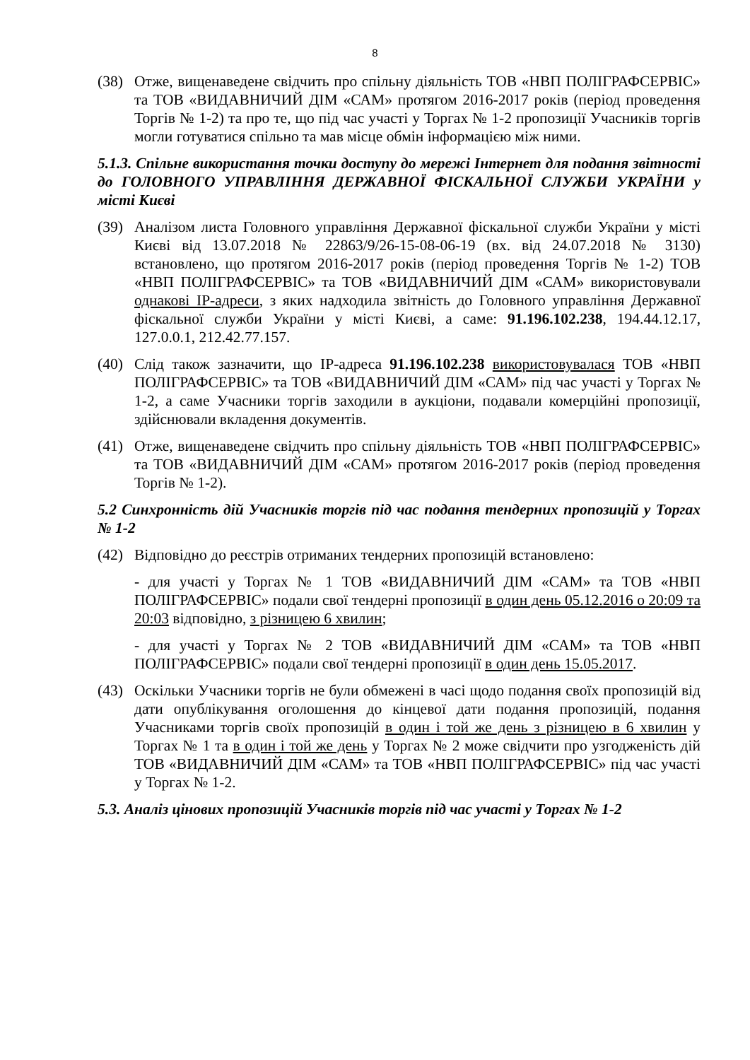8
(38) Отже, вищенаведене свідчить про спільну діяльність ТОВ «НВП ПОЛІГРАФСЕРВІС» та ТОВ «ВИДАВНИЧИЙ ДІМ «САМ» протягом 2016-2017 років (період проведення Торгів № 1-2) та про те, що під час участі у Торгах № 1-2 пропозиції Учасників торгів могли готуватися спільно та мав місце обмін інформацією між ними.
5.1.3. Спільне використання точки доступу до мережі Інтернет для подання звітності до ГОЛОВНОГО УПРАВЛІННЯ ДЕРЖАВНОЇ ФІСКАЛЬНОЇ СЛУЖБИ УКРАЇНИ у місті Києві
(39) Аналізом листа Головного управління Державної фіскальної служби України у місті Києві від 13.07.2018 № 22863/9/26-15-08-06-19 (вх. від 24.07.2018 № 3130) встановлено, що протягом 2016-2017 років (період проведення Торгів № 1-2) ТОВ «НВП ПОЛІГРАФСЕРВІС» та ТОВ «ВИДАВНИЧИЙ ДІМ «САМ» використовували однакові IP-адреси, з яких надходила звітність до Головного управління Державної фіскальної служби України у місті Києві, а саме: 91.196.102.238, 194.44.12.17, 127.0.0.1, 212.42.77.157.
(40) Слід також зазначити, що IP-адреса 91.196.102.238 використовувалася ТОВ «НВП ПОЛІГРАФСЕРВІС» та ТОВ «ВИДАВНИЧИЙ ДІМ «САМ» під час участі у Торгах № 1-2, а саме Учасники торгів заходили в аукціони, подавали комерційні пропозиції, здійснювали вкладення документів.
(41) Отже, вищенаведене свідчить про спільну діяльність ТОВ «НВП ПОЛІГРАФСЕРВІС» та ТОВ «ВИДАВНИЧИЙ ДІМ «САМ» протягом 2016-2017 років (період проведення Торгів № 1-2).
5.2 Синхронність дій Учасників торгів під час подання тендерних пропозицій у Торгах № 1-2
(42) Відповідно до реєстрів отриманих тендерних пропозицій встановлено:
- для участі у Торгах № 1 ТОВ «ВИДАВНИЧИЙ ДІМ «САМ» та ТОВ «НВП ПОЛІГРАФСЕРВІС» подали свої тендерні пропозиції в один день 05.12.2016 о 20:09 та 20:03 відповідно, з різницею 6 хвилин;
- для участі у Торгах № 2 ТОВ «ВИДАВНИЧИЙ ДІМ «САМ» та ТОВ «НВП ПОЛІГРАФСЕРВІС» подали свої тендерні пропозиції в один день 15.05.2017.
(43) Оскільки Учасники торгів не були обмежені в часі щодо подання своїх пропозицій від дати опублікування оголошення до кінцевої дати подання пропозицій, подання Учасниками торгів своїх пропозицій в один і той же день з різницею в 6 хвилин у Торгах № 1 та в один і той же день у Торгах № 2 може свідчити про узгодженість дій ТОВ «ВИДАВНИЧИЙ ДІМ «САМ» та ТОВ «НВП ПОЛІГРАФСЕРВІС» під час участі у Торгах № 1-2.
5.3. Аналіз цінових пропозицій Учасників торгів під час участі у Торгах № 1-2